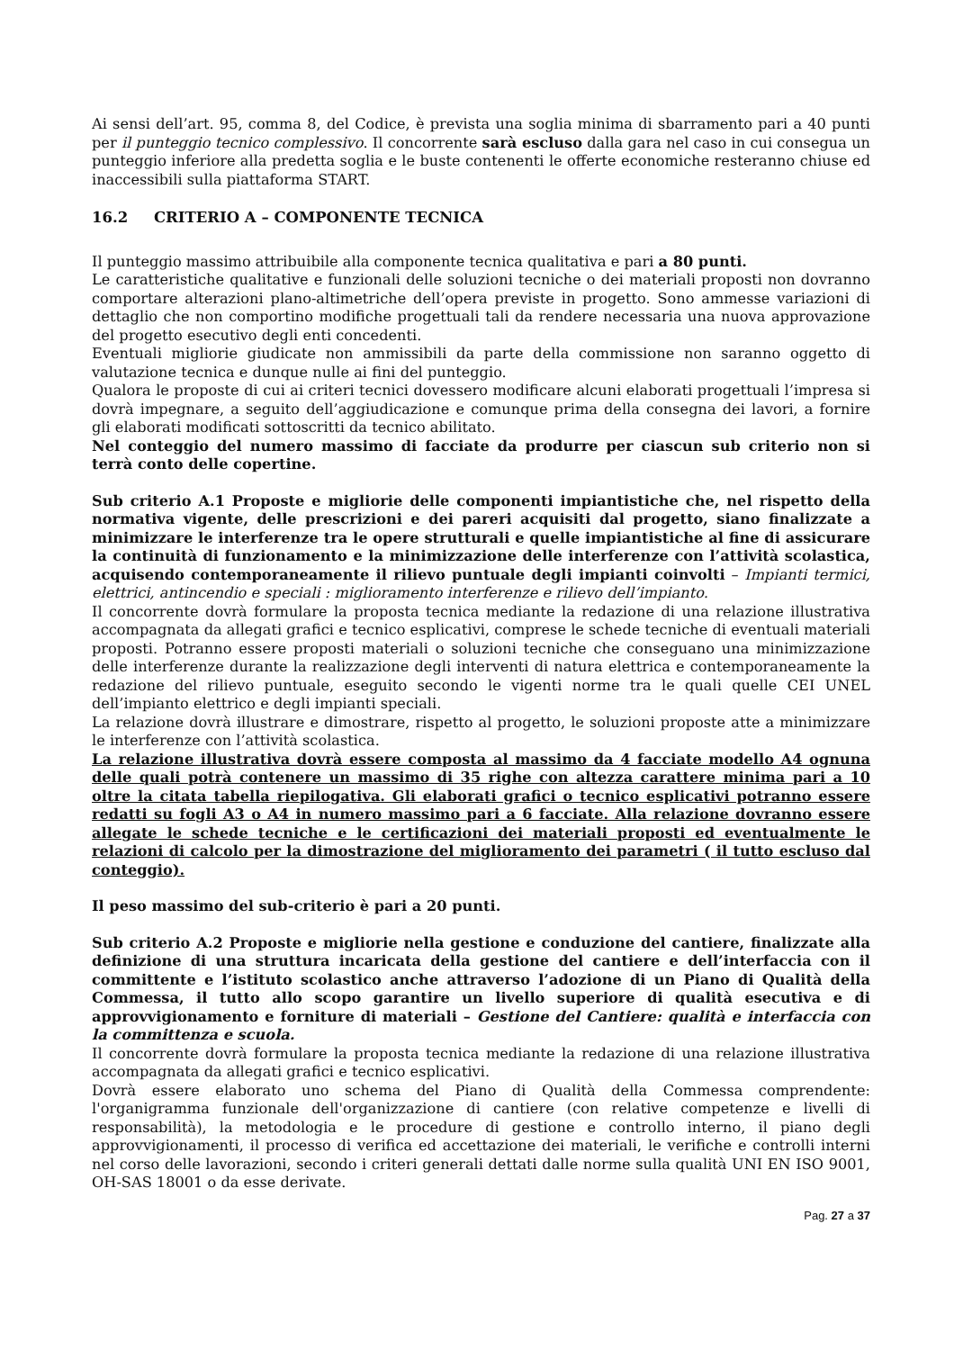Ai sensi dell’art. 95, comma 8, del Codice, è prevista una soglia minima di sbarramento pari a 40 punti per il punteggio tecnico complessivo. Il concorrente sarà escluso dalla gara nel caso in cui consegua un punteggio inferiore alla predetta soglia e le buste contenenti le offerte economiche resteranno chiuse ed inaccessibili sulla piattaforma START.
16.2 CRITERIO A – COMPONENTE TECNICA
Il punteggio massimo attribuibile alla componente tecnica qualitativa e pari a 80 punti.
Le caratteristiche qualitative e funzionali delle soluzioni tecniche o dei materiali proposti non dovranno comportare alterazioni plano-altimetriche dell’opera previste in progetto. Sono ammesse variazioni di dettaglio che non comportino modifiche progettuali tali da rendere necessaria una nuova approvazione del progetto esecutivo degli enti concedenti.
Eventuali migliorie giudicate non ammissibili da parte della commissione non saranno oggetto di valutazione tecnica e dunque nulle ai fini del punteggio.
Qualora le proposte di cui ai criteri tecnici dovessero modificare alcuni elaborati progettuali l’impresa si dovrà impegnare, a seguito dell’aggiudicazione e comunque prima della consegna dei lavori, a fornire gli elaborati modificati sottoscritti da tecnico abilitato.
Nel conteggio del numero massimo di facciate da produrre per ciascun sub criterio non si terrà conto delle copertine.
Sub criterio A.1 Proposte e migliorie delle componenti impiantistiche che, nel rispetto della normativa vigente, delle prescrizioni e dei pareri acquisiti dal progetto, siano finalizzate a minimizzare le interferenze tra le opere strutturali e quelle impiantistiche al fine di assicurare la continuità di funzionamento e la minimizzazione delle interferenze con l’attività scolastica, acquisendo contemporaneamente il rilievo puntuale degli impianti coinvolti – Impianti termici, elettrici, antincendio e speciali : miglioramento interferenze e rilievo dell’impianto.
Il concorrente dovrà formulare la proposta tecnica mediante la redazione di una relazione illustrativa accompagnata da allegati grafici e tecnico esplicativi, comprese le schede tecniche di eventuali materiali proposti. Potranno essere proposti materiali o soluzioni tecniche che conseguano una minimizzazione delle interferenze durante la realizzazione degli interventi di natura elettrica e contemporaneamente la redazione del rilievo puntuale, eseguito secondo le vigenti norme tra le quali quelle CEI UNEL dell’impianto elettrico e degli impianti speciali.
La relazione dovrà illustrare e dimostrare, rispetto al progetto, le soluzioni proposte atte a minimizzare le interferenze con l’attività scolastica.
La relazione illustrativa dovrà essere composta al massimo da 4 facciate modello A4 ognuna delle quali potrà contenere un massimo di 35 righe con altezza carattere minima pari a 10 oltre la citata tabella riepilogativa. Gli elaborati grafici o tecnico esplicativi potranno essere redatti su fogli A3 o A4 in numero massimo pari a 6 facciate. Alla relazione dovranno essere allegate le schede tecniche e le certificazioni dei materiali proposti ed eventualmente le relazioni di calcolo per la dimostrazione del miglioramento dei parametri ( il tutto escluso dal conteggio).
Il peso massimo del sub-criterio è pari a 20 punti.
Sub criterio A.2 Proposte e migliorie nella gestione e conduzione del cantiere, finalizzate alla definizione di una struttura incaricata della gestione del cantiere e dell’interfaccia con il committente e l’istituto scolastico anche attraverso l’adozione di un Piano di Qualità della Commessa, il tutto allo scopo garantire un livello superiore di qualità esecutiva e di approvvigionamento e forniture di materiali – Gestione del Cantiere: qualità e interfaccia con la committenza e scuola.
Il concorrente dovrà formulare la proposta tecnica mediante la redazione di una relazione illustrativa accompagnata da allegati grafici e tecnico esplicativi.
Dovrà essere elaborato uno schema del Piano di Qualità della Commessa comprendente: l'organigramma funzionale dell'organizzazione di cantiere (con relative competenze e livelli di responsabilità), la metodologia e le procedure di gestione e controllo interno, il piano degli approvvigionamenti, il processo di verifica ed accettazione dei materiali, le verifiche e controlli interni nel corso delle lavorazioni, secondo i criteri generali dettati dalle norme sulla qualità UNI EN ISO 9001, OH-SAS 18001 o da esse derivate.
Pag. 27 a 37